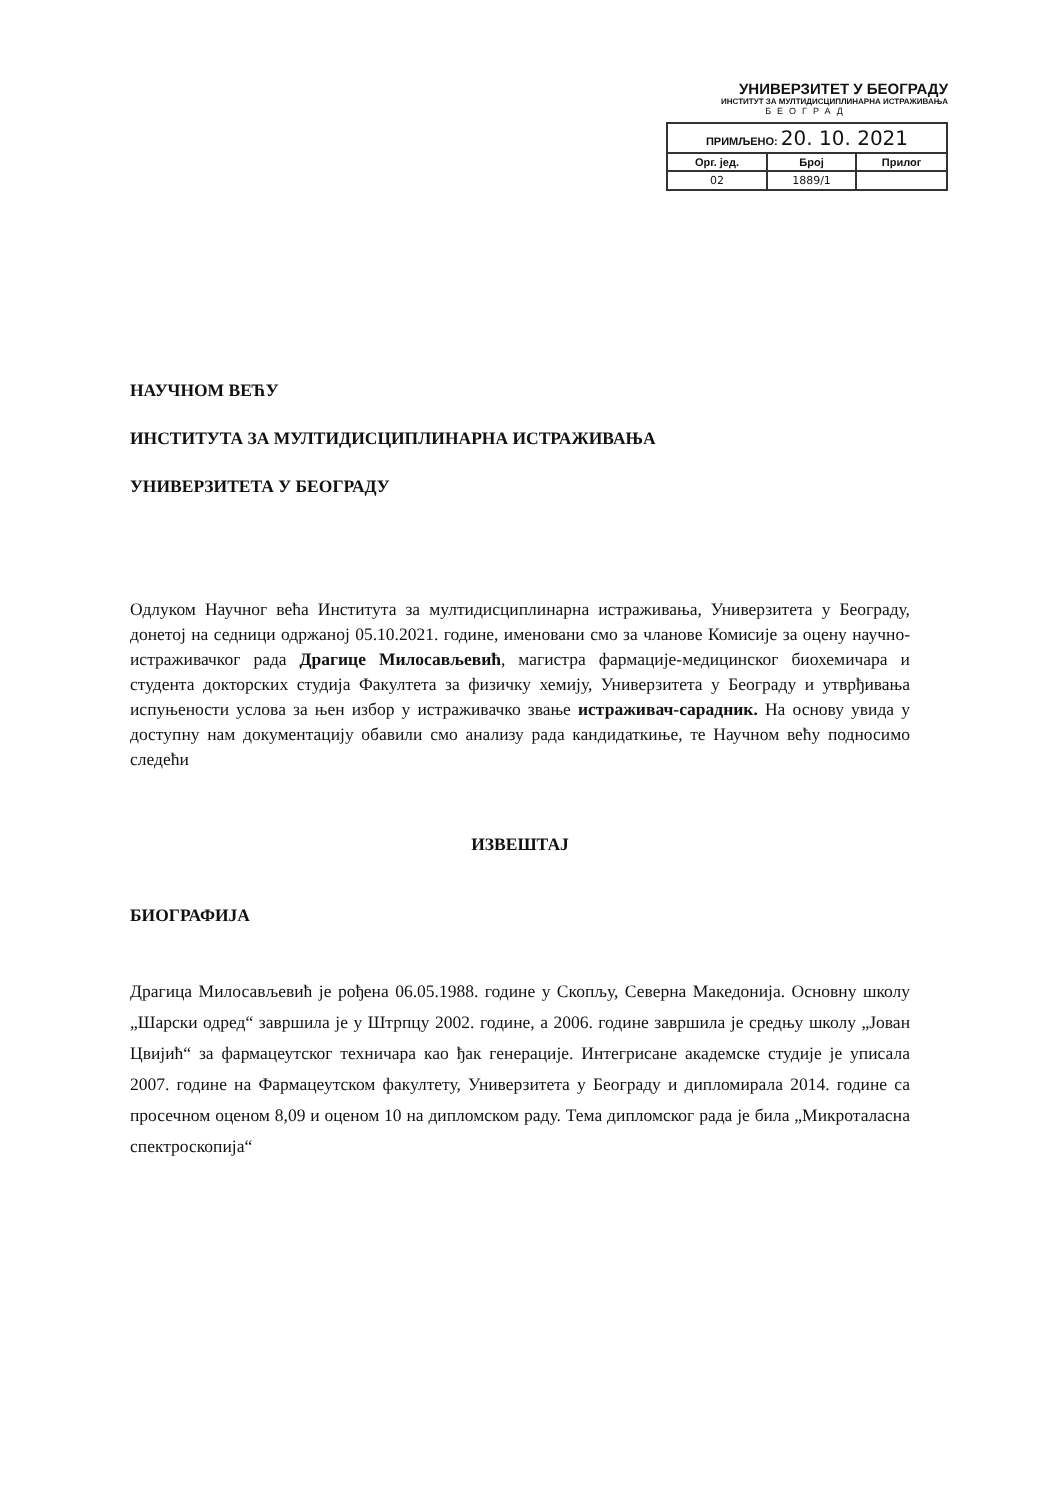УНИВЕРЗИТЕТ У БЕОГРАДУ
ИНСТИТУТ ЗА МУЛТИДИСЦИПЛИНАРНА ИСТРАЖИВАЊА
БЕОГРАД
| ПРИМЉЕНО: 20. 10. 2021 | | |
| --- | --- | --- |
| Орг. јед. | Број | Прилог |
| 02 | 1889/1 | |
НАУЧНОМ ВЕЋУ
ИНСТИТУТА ЗА МУЛТИДИСЦИПЛИНАРНА ИСТРАЖИВАЊА
УНИВЕРЗИТЕТА У БЕОГРАДУ
Одлуком Научног већа Института за мултидисциплинарна истраживања, Универзитета у Београду, донетој на седници одржаној 05.10.2021. године, именовани смо за чланове Комисије за оцену научно-истраживачког рада Драгице Милосављевић, магистра фармације-медицинског биохемичара и студента докторских студија Факултета за физичку хемију, Универзитета у Београду и утврђивања испуњености услова за њен избор у истраживачко звање истраживач-сарадник. На основу увида у доступну нам документацију обавили смо анализу рада кандидаткиње, те Научном већу подносимо следећи
ИЗВЕШТАЈ
БИОГРАФИЈА
Драгица Милосављевић је рођена 06.05.1988. године у Скопљу, Северна Македонија. Основну школу „Шарски одред“ завршила је у Штрпцу 2002. године, а 2006. године завршила је средњу школу „Јован Цвијић“ за фармацеутског техничара као ђак генерације. Интегрисане академске студије је уписала 2007. године на Фармацеутском факултету, Универзитета у Београду и дипломирала 2014. године са просечном оценом 8,09 и оценом 10 на дипломском раду. Тема дипломског рада је била „Микроталасна спектроскопија“